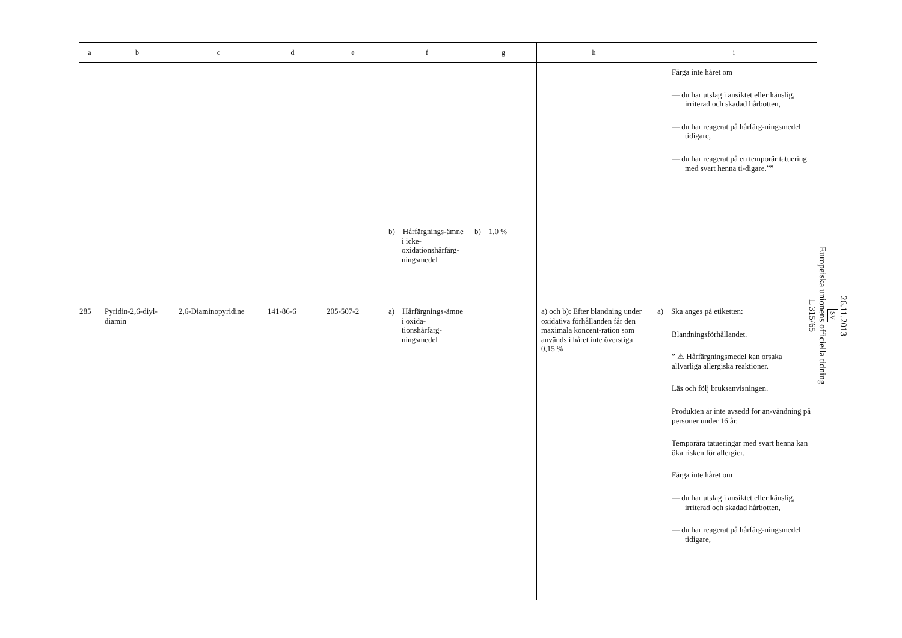| a | b | c | d | e | f | g | h | i |
| --- | --- | --- | --- | --- | --- | --- | --- | --- |
| | | | | | b) Hårfärgnings-ämne i icke-oxidationshårfärg-ningsmedel | b) 1,0 % | | Färga inte håret om — du har utslag i ansiktet eller känslig, irriterad och skadad hårbotten, — du har reagerat på hårfärg-ningsmedel tidigare, — du har reagerat på en temporär tatuering med svart henna ti-digare.”” |
| 285 | Pyridin-2,6-diyl-diamin | 2,6-Diaminopyridine | 141-86-6 | 205-507-2 | a) Hårfärgnings-ämne i oxida-tionshårfärg-ningsmedel | | a) och b): Efter blandning under oxidativa förhållanden får den maximala koncent-ration som används i håret inte överstiga 0,15 % | a) Ska anges på etiketten: Blandningsförhållandet. ” ⚠ Hårfärgningsmedel kan orsaka allvarliga allergiska reaktioner. Läs och följ bruksanvisningen. Produkten är inte avsedd för an-vändning på personer under 16 år. Temporära tatueringar med svart henna kan öka risken för allergier. Färga inte håret om — du har utslag i ansiktet eller känslig, irriterad och skadad hårbotten, — du har reagerat på hårfärg-ningsmedel tidigare, |
26.11.2013
SV
Europeiska unionens officiella tidning
L 315/65